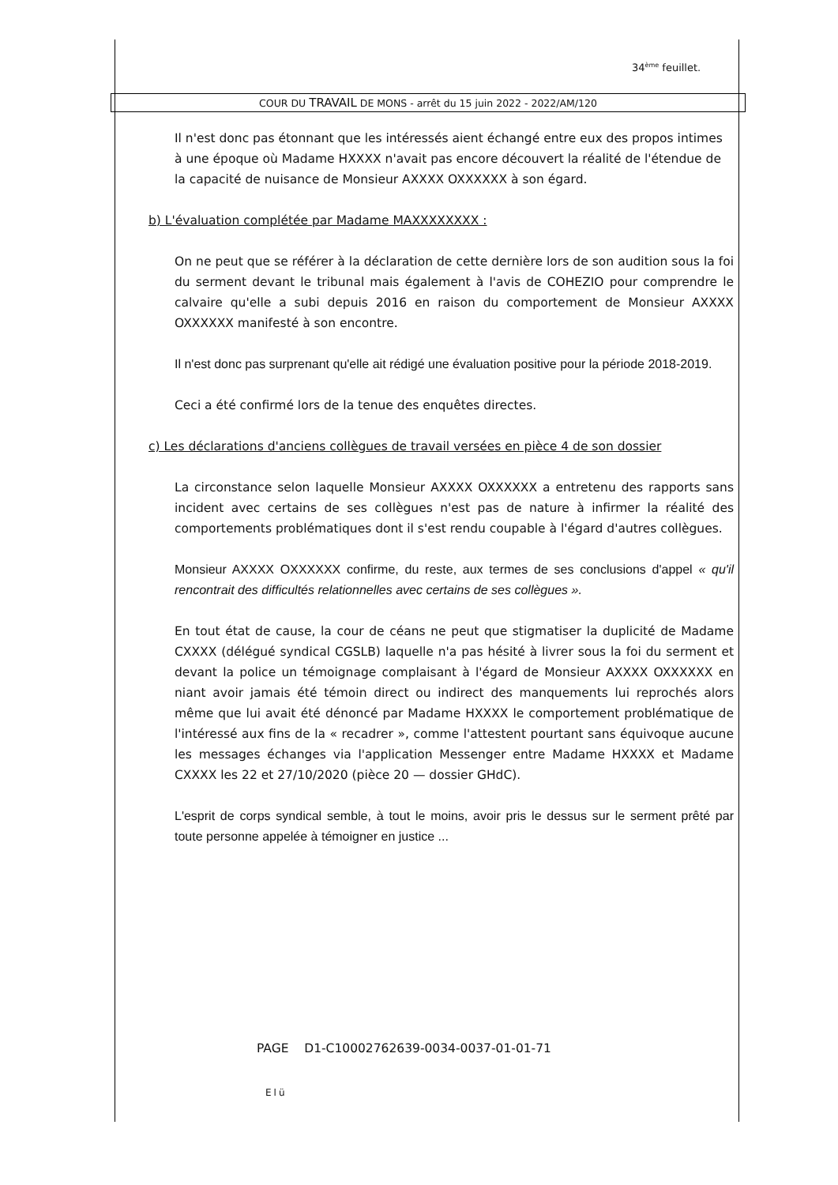34<sup>ème</sup> feuillet.
COUR DU TRAVAIL DE MONS - arrêt du 15 juin 2022 - 2022/AM/120
Il n'est donc pas étonnant que les intéressés aient échangé entre eux des propos intimes à une époque où Madame HXXXX n'avait pas encore découvert la réalité de l'étendue de la capacité de nuisance de Monsieur AXXXX OXXXXXX à son égard.
b) L'évaluation complétée par Madame MAXXXXXXXX :
On ne peut que se référer à la déclaration de cette dernière lors de son audition sous la foi du serment devant le tribunal mais également à l'avis de COHEZIO pour comprendre le calvaire qu'elle a subi depuis 2016 en raison du comportement de Monsieur AXXXX OXXXXXX manifesté à son encontre.
Il n'est donc pas surprenant qu'elle ait rédigé une évaluation positive pour la période 2018-2019.
Ceci a été confirmé lors de la tenue des enquêtes directes.
c) Les déclarations d'anciens collègues de travail versées en pièce 4 de son dossier
La circonstance selon laquelle Monsieur AXXXX OXXXXXX a entretenu des rapports sans incident avec certains de ses collègues n'est pas de nature à infirmer la réalité des comportements problématiques dont il s'est rendu coupable à l'égard d'autres collègues.
Monsieur AXXXX OXXXXXX confirme, du reste, aux termes de ses conclusions d'appel « qu'il rencontrait des difficultés relationnelles avec certains de ses collègues ».
En tout état de cause, la cour de céans ne peut que stigmatiser la duplicité de Madame CXXXX (délégué syndical CGSLB) laquelle n'a pas hésité à livrer sous la foi du serment et devant la police un témoignage complaisant à l'égard de Monsieur AXXXX OXXXXXX en niant avoir jamais été témoin direct ou indirect des manquements lui reprochés alors même que lui avait été dénoncé par Madame HXXXX le comportement problématique de l'intéressé aux fins de la « recadrer », comme l'attestent pourtant sans équivoque aucune les messages échanges via l'application Messenger entre Madame HXXXX et Madame CXXXX les 22 et 27/10/2020 (pièce 20 — dossier GHdC).
L'esprit de corps syndical semble, à tout le moins, avoir pris le dessus sur le serment prêté par toute personne appelée à témoigner en justice ...
PAGE D1-C10002762639-0034-0037-01-01-71
Elü